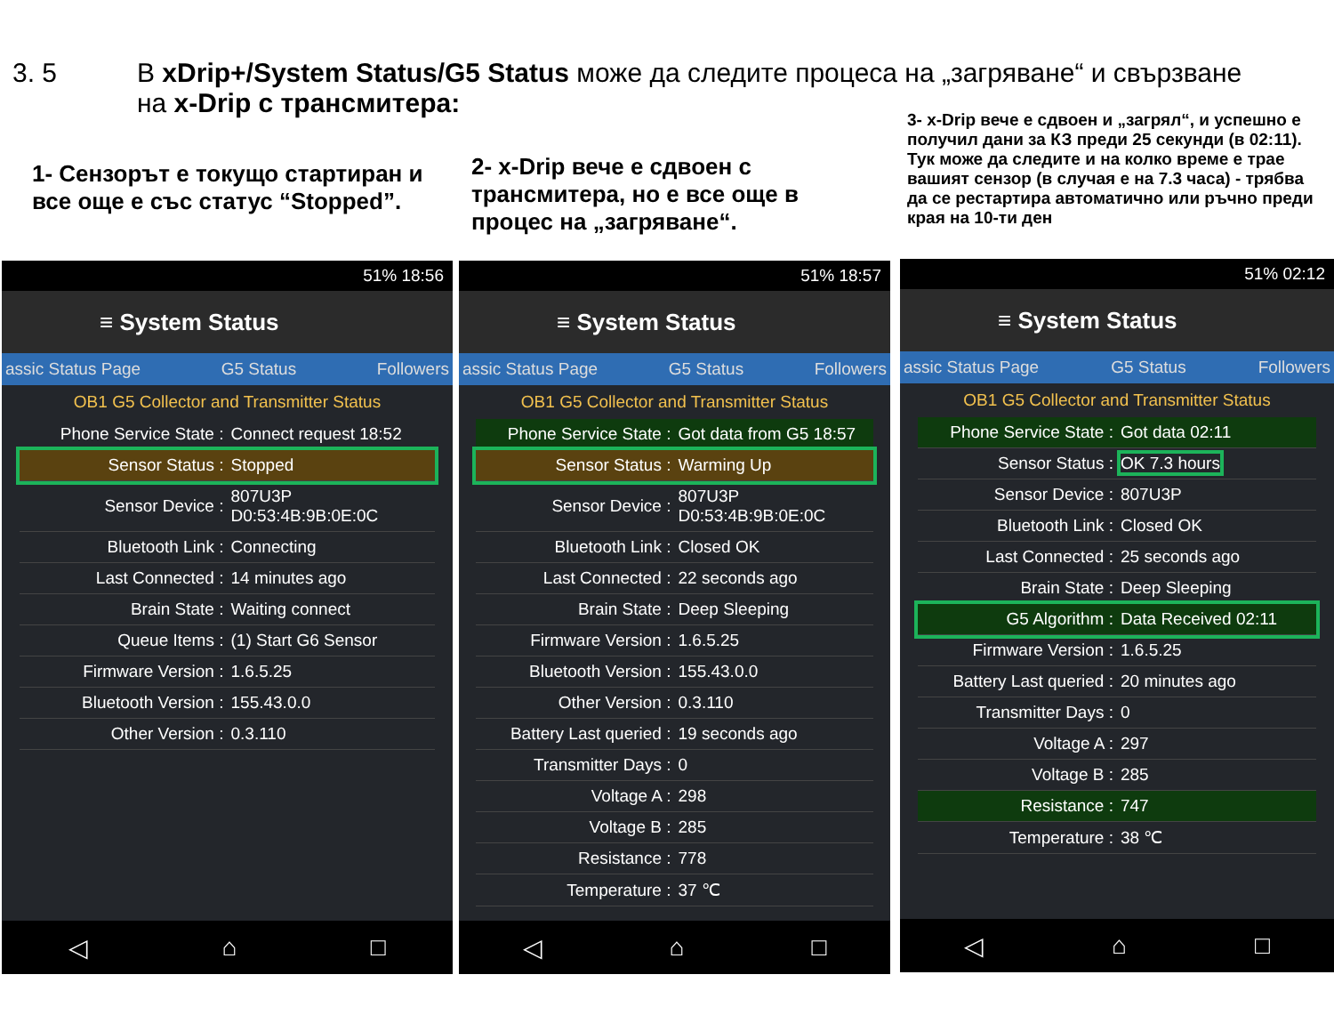3. 5 В xDrip+/System Status/G5 Status може да следите процеса на „загряване“ и свързване
на x-Drip с трансмитера:
1- Сензорът е токущо стартиран и все още е със статус “Stopped”.
2- x-Drip вече е сдвоен с трансмитера, но е все още в процес на „загряване“.
3- x-Drip вече е сдвоен и „загрял“, и успешно е получил дани за КЗ преди 25 секунди (в 02:11). Тук може да следите и на колко време е трае вашият сензор (в случая е на 7.3 часа) - трябва да се рестартира автоматично или ръчно преди края на 10-ти ден
51% 18:56
≡ System Status
assic Status Page G5 Status Followers
OB1 G5 Collector and Transmitter Status
| Phone Service State : | Connect request 18:52 |
| Sensor Status : | Stopped |
| Sensor Device : | 807U3P D0:53:4B:9B:0E:0C |
| Bluetooth Link : | Connecting |
| Last Connected : | 14 minutes ago |
| Brain State : | Waiting connect |
| Queue Items : | (1) Start G6 Sensor |
| Firmware Version : | 1.6.5.25 |
| Bluetooth Version : | 155.43.0.0 |
| Other Version : | 0.3.110 |
◁ ⌂ □
51% 18:57
≡ System Status
assic Status Page G5 Status Followers
OB1 G5 Collector and Transmitter Status
| Phone Service State : | Got data from G5 18:57 |
| Sensor Status : | Warming Up |
| Sensor Device : | 807U3P D0:53:4B:9B:0E:0C |
| Bluetooth Link : | Closed OK |
| Last Connected : | 22 seconds ago |
| Brain State : | Deep Sleeping |
| Firmware Version : | 1.6.5.25 |
| Bluetooth Version : | 155.43.0.0 |
| Other Version : | 0.3.110 |
| Battery Last queried : | 19 seconds ago |
| Transmitter Days : | 0 |
| Voltage A : | 298 |
| Voltage B : | 285 |
| Resistance : | 778 |
| Temperature : | 37 ℃ |
◁ ⌂ □
51% 02:12
≡ System Status
assic Status Page G5 Status Followers
OB1 G5 Collector and Transmitter Status
| Phone Service State : | Got data 02:11 |
| Sensor Status : | OK 7.3 hours |
| Sensor Device : | 807U3P |
| Bluetooth Link : | Closed OK |
| Last Connected : | 25 seconds ago |
| Brain State : | Deep Sleeping |
| G5 Algorithm : | Data Received 02:11 |
| Firmware Version : | 1.6.5.25 |
| Battery Last queried : | 20 minutes ago |
| Transmitter Days : | 0 |
| Voltage A : | 297 |
| Voltage B : | 285 |
| Resistance : | 747 |
| Temperature : | 38 ℃ |
◁ ⌂ □